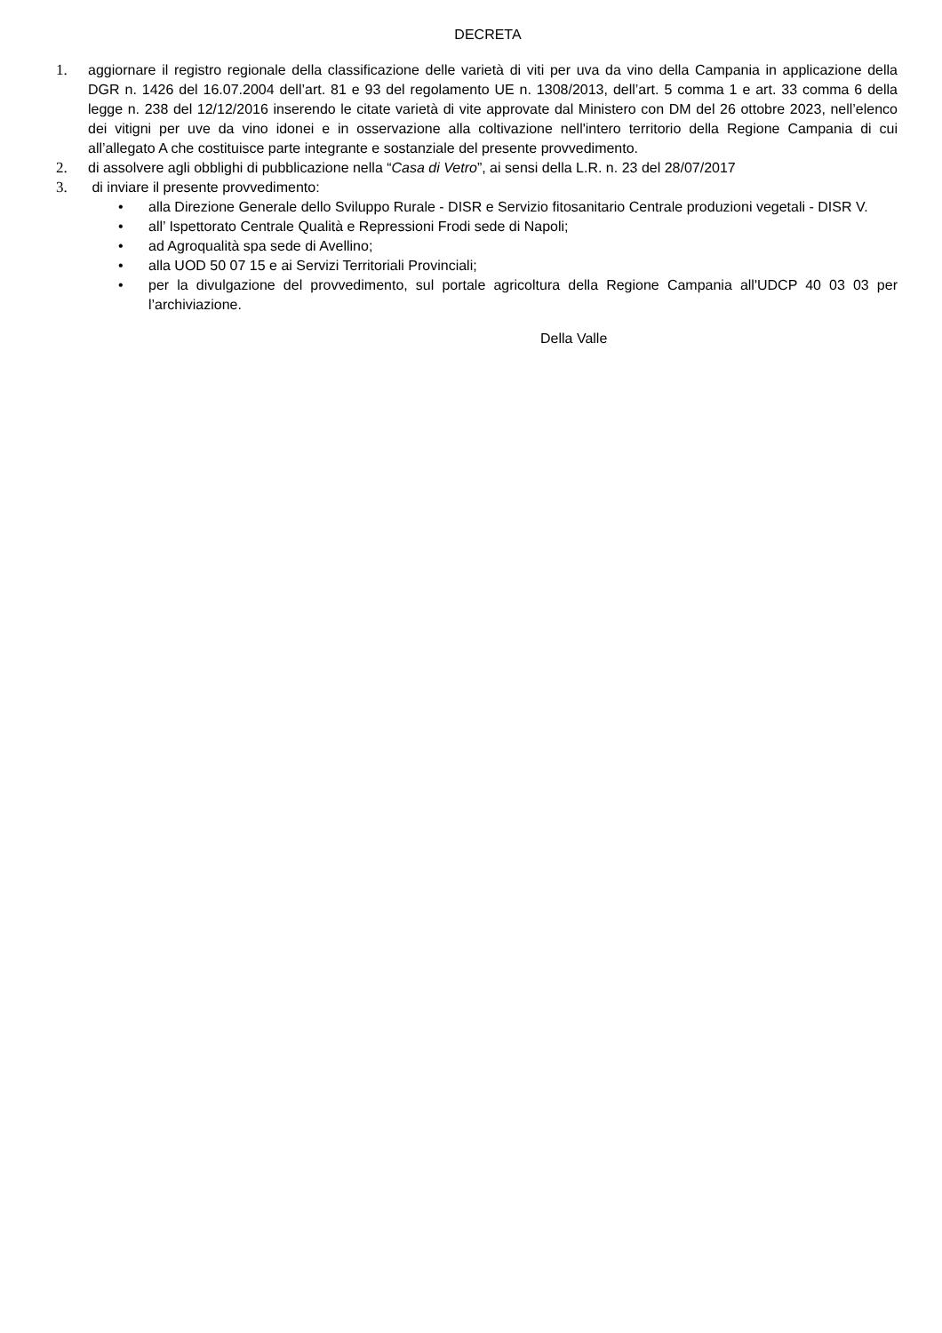DECRETA
1. aggiornare il registro regionale della classificazione delle varietà di viti per uva da vino della Campania in applicazione della DGR n. 1426 del 16.07.2004 dell’art. 81 e 93 del regolamento UE n. 1308/2013, dell’art. 5 comma 1 e art. 33 comma 6 della legge n. 238 del 12/12/2016 inserendo le citate varietà di vite approvate dal Ministero con DM del 26 ottobre 2023, nell’elenco dei vitigni per uve da vino idonei e in osservazione alla coltivazione nell'intero territorio della Regione Campania di cui all’allegato A che costituisce parte integrante e sostanziale del presente provvedimento.
2. di assolvere agli obblighi di pubblicazione nella “Casa di Vetro”, ai sensi della L.R. n. 23 del 28/07/2017
3. di inviare il presente provvedimento:
• alla Direzione Generale dello Sviluppo Rurale - DISR e Servizio fitosanitario Centrale produzioni vegetali - DISR V.
• all’ Ispettorato Centrale Qualità e Repressioni Frodi sede di Napoli;
• ad Agroqualità spa sede di Avellino;
• alla UOD 50 07 15 e ai Servizi Territoriali Provinciali;
• per la divulgazione del provvedimento, sul portale agricoltura della Regione Campania all'UDCP 40 03 03 per l’archiviazione.
Della Valle